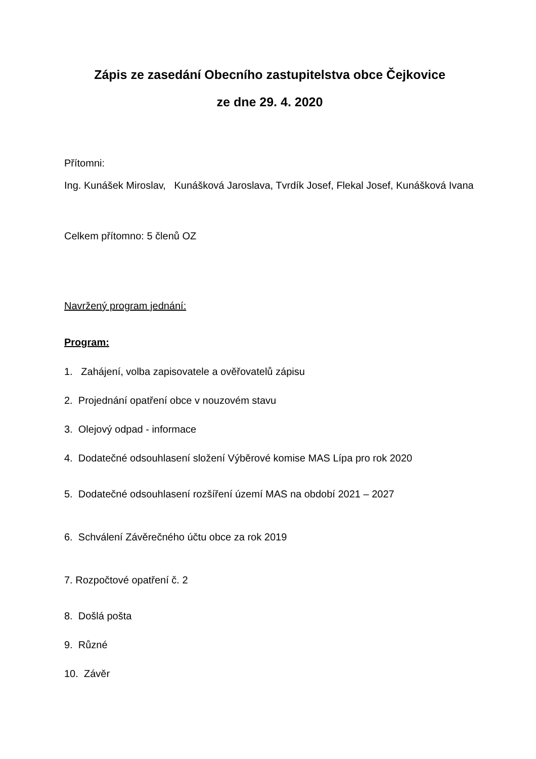Zápis ze zasedání Obecního zastupitelstva obce Čejkovice
ze dne 29. 4. 2020
Přítomni:
Ing. Kunášek Miroslav, Kunášková Jaroslava, Tvrdík Josef, Flekal Josef, Kunášková Ivana
Celkem přítomno: 5 členů OZ
Navržený program jednání:
Program:
1. Zahájení, volba zapisovatele a ověřovatelů zápisu
2. Projednání opatření obce v nouzovém stavu
3. Olejový odpad - informace
4. Dodatečné odsouhlasení složení Výběrové komise MAS Lípa pro rok 2020
5. Dodatečné odsouhlasení rozšíření území MAS na období 2021 – 2027
6. Schválení Závěrečného účtu obce za rok 2019
7. Rozpočtové opatření č. 2
8. Došlá pošta
9. Různé
10. Závěr